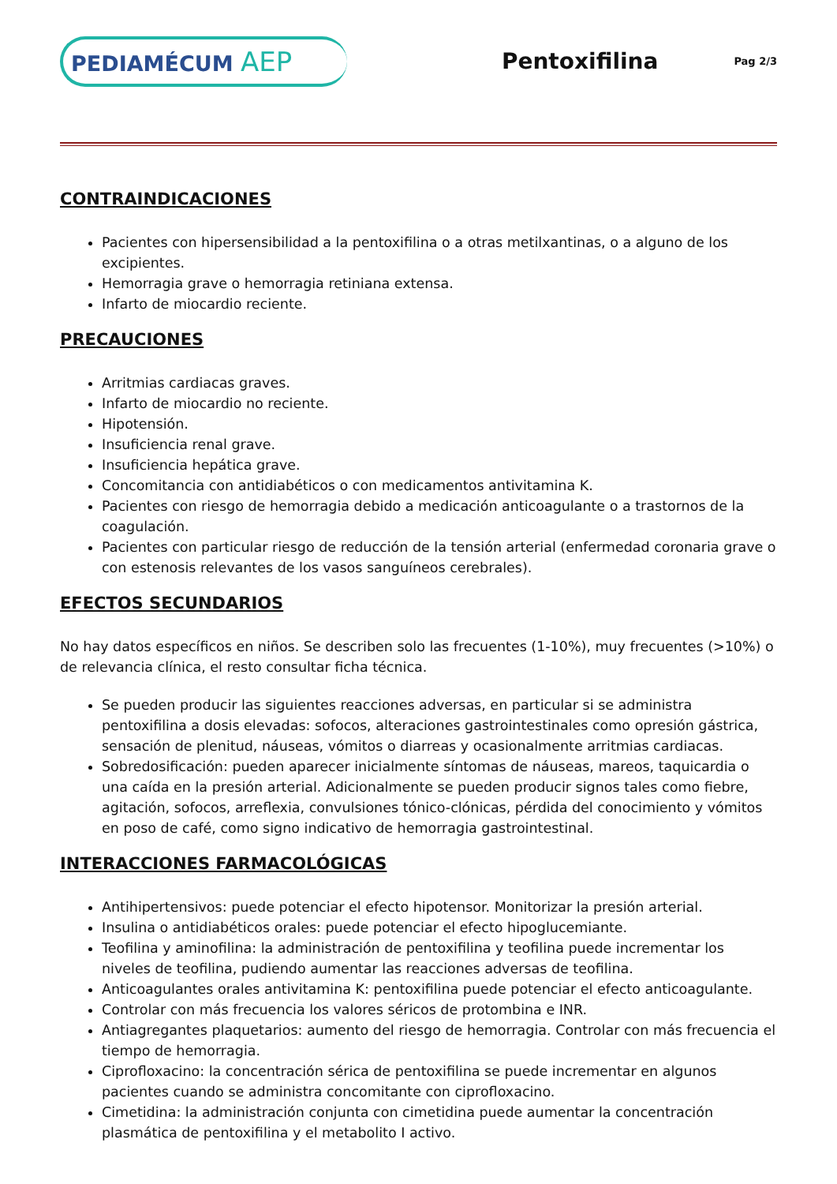PEDIAMÉCUM AEP
Pentoxifilina
Pag 2/3
CONTRAINDICACIONES
Pacientes con hipersensibilidad a la pentoxifilina o a otras metilxantinas, o a alguno de los excipientes.
Hemorragia grave o hemorragia retiniana extensa.
Infarto de miocardio reciente.
PRECAUCIONES
Arritmias cardiacas graves.
Infarto de miocardio no reciente.
Hipotensión.
Insuficiencia renal grave.
Insuficiencia hepática grave.
Concomitancia con antidiabéticos o con medicamentos antivitamina K.
Pacientes con riesgo de hemorragia debido a medicación anticoagulante o a trastornos de la coagulación.
Pacientes con particular riesgo de reducción de la tensión arterial (enfermedad coronaria grave o con estenosis relevantes de los vasos sanguíneos cerebrales).
EFECTOS SECUNDARIOS
No hay datos específicos en niños. Se describen solo las frecuentes (1-10%), muy frecuentes (>10%) o de relevancia clínica, el resto consultar ficha técnica.
Se pueden producir las siguientes reacciones adversas, en particular si se administra pentoxifilina a dosis elevadas: sofocos, alteraciones gastrointestinales como opresión gástrica, sensación de plenitud, náuseas, vómitos o diarreas y ocasionalmente arritmias cardiacas.
Sobredosificación: pueden aparecer inicialmente síntomas de náuseas, mareos, taquicardia o una caída en la presión arterial. Adicionalmente se pueden producir signos tales como fiebre, agitación, sofocos, arreflexia, convulsiones tónico-clónicas, pérdida del conocimiento y vómitos en poso de café, como signo indicativo de hemorragia gastrointestinal.
INTERACCIONES FARMACOLÓGICAS
Antihipertensivos: puede potenciar el efecto hipotensor. Monitorizar la presión arterial.
Insulina o antidiabéticos orales: puede potenciar el efecto hipoglucemiante.
Teofilina y aminofilina: la administración de pentoxifilina y teofilina puede incrementar los niveles de teofilina, pudiendo aumentar las reacciones adversas de teofilina.
Anticoagulantes orales antivitamina K: pentoxifilina puede potenciar el efecto anticoagulante.
Controlar con más frecuencia los valores séricos de protombina e INR.
Antiagregantes plaquetarios: aumento del riesgo de hemorragia. Controlar con más frecuencia el tiempo de hemorragia.
Ciprofloxacino: la concentración sérica de pentoxifilina se puede incrementar en algunos pacientes cuando se administra concomitante con ciprofloxacino.
Cimetidina: la administración conjunta con cimetidina puede aumentar la concentración plasmática de pentoxifilina y el metabolito I activo.